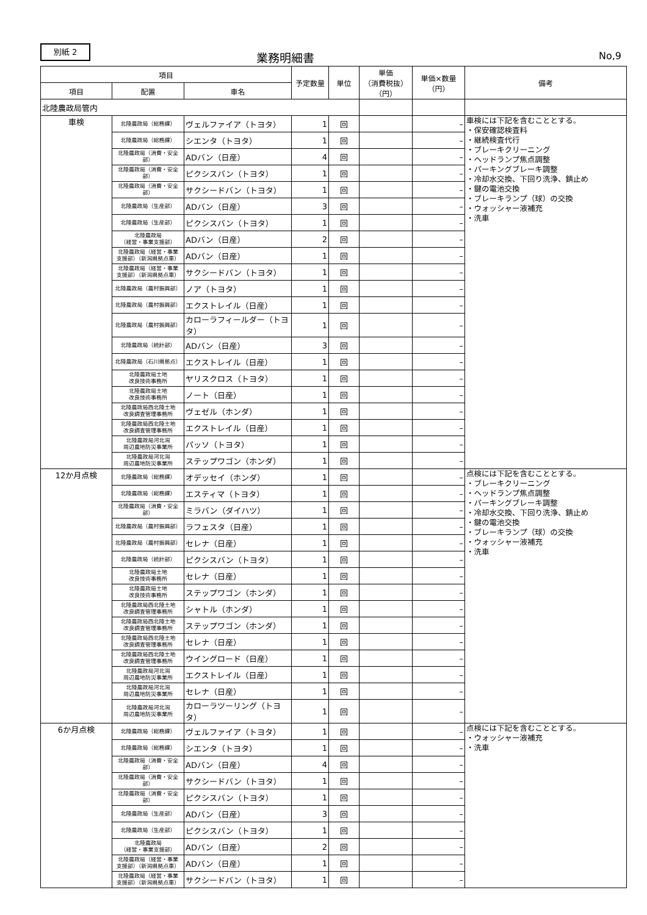別紙 2
業務明細書 No,9
| 項目 | | | 予定数量 | 単位 | 単価 （消費税抜） （円） | 単価×数量 （円） | 備考 |
| --- | --- | --- | --- | --- | --- | --- | --- |
| 項目 | 配置 | 車名 | | | | | |
| 北陸農政局管内 | | | | | | | |
| 車検 | 北陸農政局（総務課） | ヴェルファイア（トヨタ） | 1 | 回 | | – | 車検には下記を含むこととする。 ・保安確認検査料 ・継続検査代行 ・ブレーキクリーニング ・ヘッドランプ焦点調整 ・パーキングブレーキ調整 ・冷却水交換、下回り洗浄、錆止め ・鍵の電池交換 ・ブレーキランプ（球）の交換 ・ウォッシャー液補充 ・洗車 |
| | 北陸農政局（総務課） | シエンタ（トヨタ） | 1 | 回 | | – | |
| | 北陸農政局（消費・安全部） | ADバン（日産） | 4 | 回 | | – | |
| | 北陸農政局（消費・安全部） | ピクシスバン（トヨタ） | 1 | 回 | | – | |
| | 北陸農政局（消費・安全部） | サクシードバン（トヨタ） | 1 | 回 | | – | |
| | 北陸農政局（生産部） | ADバン（日産） | 3 | 回 | | – | |
| | 北陸農政局（生産部） | ピクシスバン（トヨタ） | 1 | 回 | | – | |
| | 北陸農政局 （経営・事業支援部） | ADバン（日産） | 2 | 回 | | – | |
| | 北陸農政局（経営・事業 支援部）（新潟県拠点車） | ADバン（日産） | 1 | 回 | | – | |
| | 北陸農政局（経営・事業 支援部）（新潟県拠点車） | サクシードバン（トヨタ） | 1 | 回 | | – | |
| | 北陸農政局（農村振興部） | ノア（トヨタ） | 1 | 回 | | – | |
| | 北陸農政局（農村振興部） | エクストレイル（日産） | 1 | 回 | | – | |
| | 北陸農政局（農村振興部） | カローラフィールダー（トヨタ） | 1 | 回 | | – | |
| | 北陸農政局（統計部） | ADバン（日産） | 3 | 回 | | – | |
| | 北陸農政局（石川県拠点） | エクストレイル（日産） | 1 | 回 | | – | |
| | 北陸農政局土地 改良技術事務所 | ヤリスクロス（トヨタ） | 1 | 回 | | – | |
| | 北陸農政局土地 改良技術事務所 | ノート（日産） | 1 | 回 | | – | |
| | 北陸農政局西北陸土地 改良調査管理事務所 | ヴェゼル（ホンダ） | 1 | 回 | | – | |
| | 北陸農政局西北陸土地 改良調査管理事務所 | エクストレイル（日産） | 1 | 回 | | – | |
| | 北陸農政局河北潟 周辺農地防災事業所 | パッソ（トヨタ） | 1 | 回 | | – | |
| | 北陸農政局河北潟 周辺農地防災事業所 | ステップワゴン（ホンダ） | 1 | 回 | | – | |
| 12か月点検 | 北陸農政局（総務課） | オデッセイ（ホンダ） | 1 | 回 | | – | 点検には下記を含むこととする。 ・ブレーキクリーニング ・ヘッドランプ焦点調整 ・パーキングブレーキ調整 ・冷却水交換、下回り洗浄、錆止め ・鍵の電池交換 ・ブレーキランプ（球）の交換 ・ウォッシャー液補充 ・洗車 |
| | 北陸農政局（総務課） | エスティマ（トヨタ） | 1 | 回 | | – | |
| | 北陸農政局（消費・安全部） | ミラバン（ダイハツ） | 1 | 回 | | – | |
| | 北陸農政局（農村振興部） | ラフェスタ（日産） | 1 | 回 | | – | |
| | 北陸農政局（農村振興部） | セレナ（日産） | 1 | 回 | | – | |
| | 北陸農政局（統計部） | ピクシスバン（トヨタ） | 1 | 回 | | – | |
| | 北陸農政局土地 改良技術事務所 | セレナ（日産） | 1 | 回 | | – | |
| | 北陸農政局土地 改良技術事務所 | ステップワゴン（ホンダ） | 1 | 回 | | – | |
| | 北陸農政局西北陸土地 改良調査管理事務所 | シャトル（ホンダ） | 1 | 回 | | – | |
| | 北陸農政局西北陸土地 改良調査管理事務所 | ステップワゴン（ホンダ） | 1 | 回 | | – | |
| | 北陸農政局西北陸土地 改良調査管理事務所 | セレナ（日産） | 1 | 回 | | – | |
| | 北陸農政局西北陸土地 改良調査管理事務所 | ウイングロード（日産） | 1 | 回 | | – | |
| | 北陸農政局河北潟 周辺農地防災事業所 | エクストレイル（日産） | 1 | 回 | | – | |
| | 北陸農政局河北潟 周辺農地防災事業所 | セレナ（日産） | 1 | 回 | | – | |
| | 北陸農政局河北潟 周辺農地防災事業所 | カローラツーリング（トヨタ） | 1 | 回 | | – | |
| 6か月点検 | 北陸農政局（総務課） | ヴェルファイア（トヨタ） | 1 | 回 | | – | 点検には下記を含むこととする。 ・ウォッシャー液補充 ・洗車 |
| | 北陸農政局（総務課） | シエンタ（トヨタ） | 1 | 回 | | – | |
| | 北陸農政局（消費・安全部） | ADバン（日産） | 4 | 回 | | – | |
| | 北陸農政局（消費・安全部） | サクシードバン（トヨタ） | 1 | 回 | | – | |
| | 北陸農政局（消費・安全部） | ピクシスバン（トヨタ） | 1 | 回 | | – | |
| | 北陸農政局（生産部） | ADバン（日産） | 3 | 回 | | – | |
| | 北陸農政局（生産部） | ピクシスバン（トヨタ） | 1 | 回 | | – | |
| | 北陸農政局 （経営・事業支援部） | ADバン（日産） | 2 | 回 | | – | |
| | 北陸農政局（経営・事業 支援部）（新潟県拠点車） | ADバン（日産） | 1 | 回 | | – | |
| | 北陸農政局（経営・事業 支援部）（新潟県拠点車） | サクシードバン（トヨタ） | 1 | 回 | | – | |